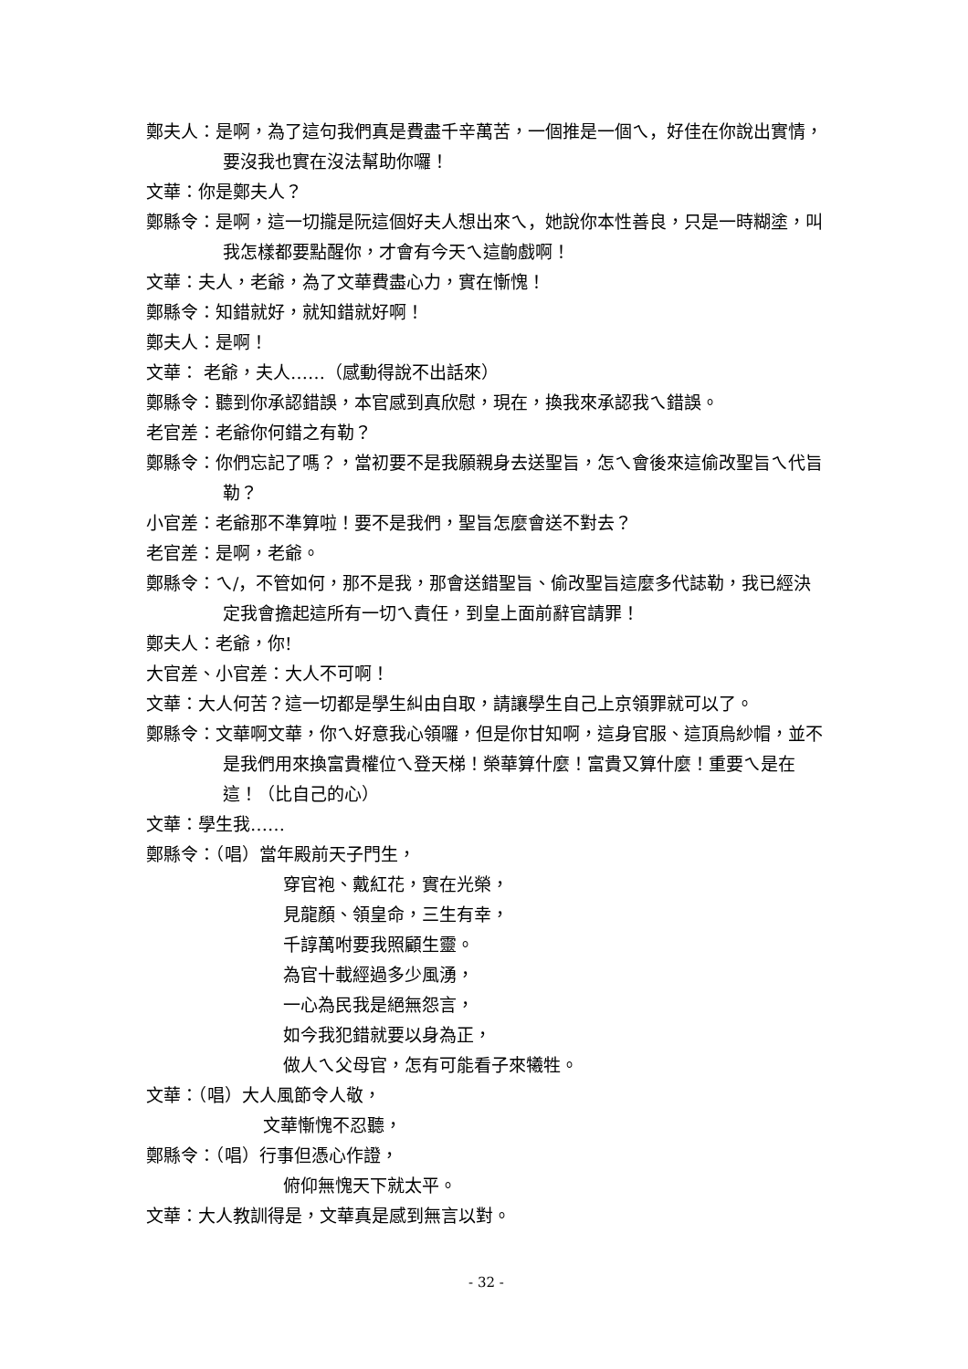鄭夫人：是啊，為了這句我們真是費盡千辛萬苦，一個推是一個ㄟ，好佳在你說出實情，要沒我也實在沒法幫助你囉！
文華：你是鄭夫人？
鄭縣令：是啊，這一切攏是阮這個好夫人想出來ㄟ，她說你本性善良，只是一時糊塗，叫我怎樣都要點醒你，才會有今天ㄟ這齣戲啊！
文華：夫人，老爺，為了文華費盡心力，實在慚愧！
鄭縣令：知錯就好，就知錯就好啊！
鄭夫人：是啊！
文華： 老爺，夫人……（感動得說不出話來）
鄭縣令：聽到你承認錯誤，本官感到真欣慰，現在，換我來承認我ㄟ錯誤。
老官差：老爺你何錯之有勒？
鄭縣令：你們忘記了嗎？，當初要不是我願親身去送聖旨，怎ㄟ會後來這偷改聖旨ㄟ代旨勒？
小官差：老爺那不準算啦！要不是我們，聖旨怎麼會送不對去？
老官差：是啊，老爺。
鄭縣令：ㄟ/，不管如何，那不是我，那會送錯聖旨、偷改聖旨這麼多代誌勒，我已經決定我會擔起這所有一切ㄟ責任，到皇上面前辭官請罪！
鄭夫人：老爺，你!
大官差、小官差：大人不可啊！
文華：大人何苦？這一切都是學生糾由自取，請讓學生自己上京領罪就可以了。
鄭縣令：文華啊文華，你ㄟ好意我心領囉，但是你甘知啊，這身官服、這頂烏紗帽，並不是我們用來換富貴權位ㄟ登天梯！榮華算什麼！富貴又算什麼！重要ㄟ是在這！（比自己的心）
文華：學生我……
鄭縣令：（唱）當年殿前天子門生，
穿官袍、戴紅花，實在光榮，
見龍顏、領皇命，三生有幸，
千諄萬咐要我照顧生靈。
為官十載經過多少風湧，
一心為民我是絕無怨言，
如今我犯錯就要以身為正，
做人ㄟ父母官，怎有可能看子來犧牲。
文華：（唱）大人風節令人敬，
文華慚愧不忍聽，
鄭縣令：（唱）行事但憑心作證，
俯仰無愧天下就太平。
文華：大人教訓得是，文華真是感到無言以對。
- 32 -